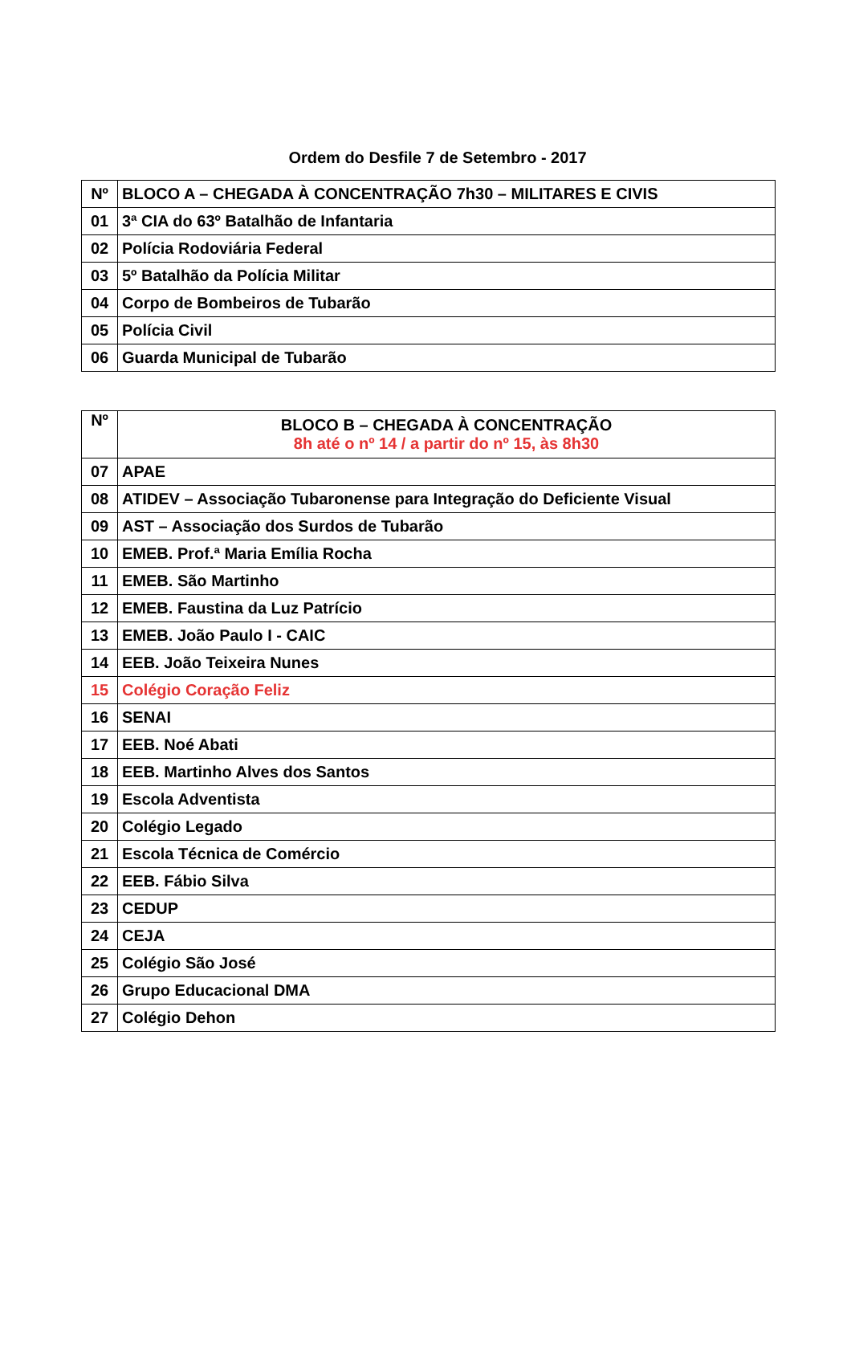Ordem do Desfile 7 de Setembro - 2017
| Nº | BLOCO A – CHEGADA À CONCENTRAÇÃO 7h30 – MILITARES E CIVIS |
| --- | --- |
| 01 | 3ª CIA do 63º Batalhão de Infantaria |
| 02 | Polícia Rodoviária Federal |
| 03 | 5º Batalhão da Polícia Militar |
| 04 | Corpo de Bombeiros de Tubarão |
| 05 | Polícia Civil |
| 06 | Guarda Municipal de Tubarão |
| Nº | BLOCO B – CHEGADA À CONCENTRAÇÃO 8h até o nº 14 / a partir do nº 15, às 8h30 |
| --- | --- |
| 07 | APAE |
| 08 | ATIDEV – Associação Tubaronense para Integração do Deficiente Visual |
| 09 | AST – Associação dos Surdos de Tubarão |
| 10 | EMEB. Prof.ª Maria Emília Rocha |
| 11 | EMEB. São Martinho |
| 12 | EMEB. Faustina da Luz Patrício |
| 13 | EMEB. João Paulo I - CAIC |
| 14 | EEB. João Teixeira Nunes |
| 15 | Colégio Coração Feliz |
| 16 | SENAI |
| 17 | EEB. Noé Abati |
| 18 | EEB. Martinho Alves dos Santos |
| 19 | Escola Adventista |
| 20 | Colégio Legado |
| 21 | Escola Técnica de Comércio |
| 22 | EEB. Fábio Silva |
| 23 | CEDUP |
| 24 | CEJA |
| 25 | Colégio São José |
| 26 | Grupo Educacional DMA |
| 27 | Colégio Dehon |